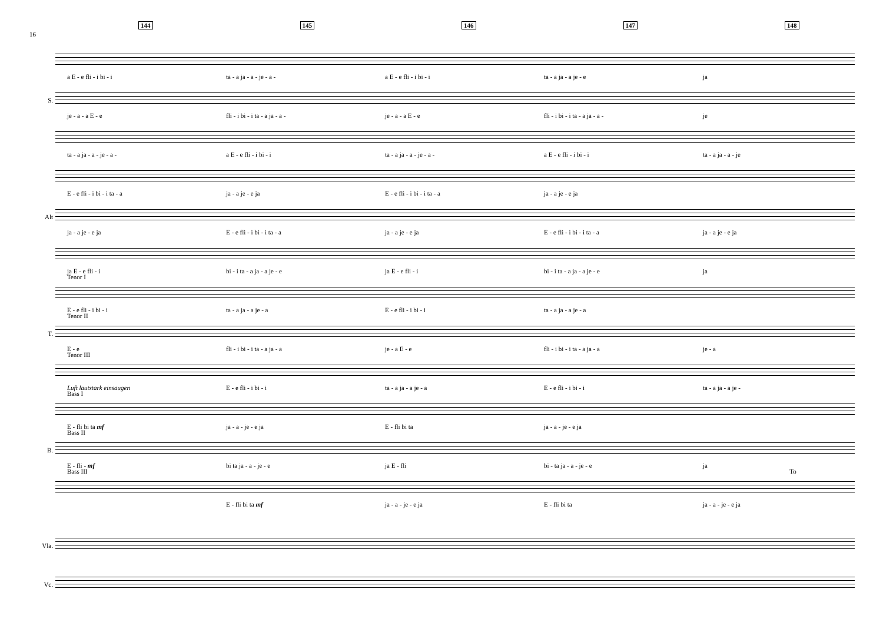16
144 145 146 147 148
a E - e fli - i bi - i ta - a ja - a - je - a - a E - e fli - i bi - i ta - a ja - a je - e ja
S.
je - a - a E - e fli - i bi - i ta - a ja - a - je - a - a E - e fli - i bi - i ta - a ja - a - je
ta - a ja - a - je - a - a E - e fli - i bi - i ta - a ja - a - je - a - a E - e fli - i bi - i ta - a ja - a - je
E - e fli - i bi - i ta - a ja - a je - e ja E - e fli - i bi - i ta - a ja - a je - e ja
Alt
ja - a je - e ja E - e fli - i bi - i ta - a ja - a je - e ja E - e fli - i bi - i ta - a ja - a je - e ja
ja E - e fli - i bi - i ta - a ja - a je - e ja E - e fli - i bi - i ta - a ja - a je - e ja
Tenor I
E - e fli - i bi - i ta - a ja - a je - a E - e fli - i bi - i ta - a ja - a je - a
T.
Tenor II
E - e fli - i bi - i ta - a ja - a je - a E - e fli - i bi - i ta - a ja - a je - a
Tenor III
Luft lautstark einsaugen E - e fli - i bi - i ta - a ja - a je - a E - e fli - i bi - i ta - a ja - a je -
Bass I
E - fli bi ta mf ja - a - je - e ja E - fli bi ta ja - a - je - e ja
B.
Bass II
E - fli - mf bi ta ja - a - je - e ja E - fli bi - ta ja - a - je - e ja
Bass III To
E - fli bi ta mf ja - a - je - e ja E - fli bi ta ja - a - je - e ja
Vla.
Vc.